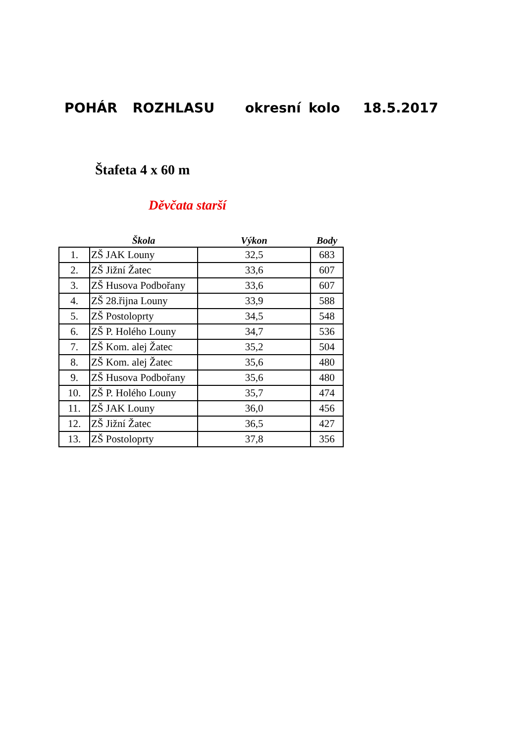POHÁR ROZHLASU okresní kolo 18.5.2017
Štafeta 4 x 60 m
Děvčata starší
| | Škola | Výkon | Body |
| --- | --- | --- | --- |
| 1. | ZŠ JAK Louny | 32,5 | 683 |
| 2. | ZŠ Jižní Žatec | 33,6 | 607 |
| 3. | ZŠ Husova Podbořany | 33,6 | 607 |
| 4. | ZŠ 28.řijna Louny | 33,9 | 588 |
| 5. | ZŠ Postoloprty | 34,5 | 548 |
| 6. | ZŠ P. Holého Louny | 34,7 | 536 |
| 7. | ZŠ Kom. alej Žatec | 35,2 | 504 |
| 8. | ZŠ Kom. alej Žatec | 35,6 | 480 |
| 9. | ZŠ Husova Podbořany | 35,6 | 480 |
| 10. | ZŠ P. Holého Louny | 35,7 | 474 |
| 11. | ZŠ JAK Louny | 36,0 | 456 |
| 12. | ZŠ Jižní Žatec | 36,5 | 427 |
| 13. | ZŠ Postoloprty | 37,8 | 356 |